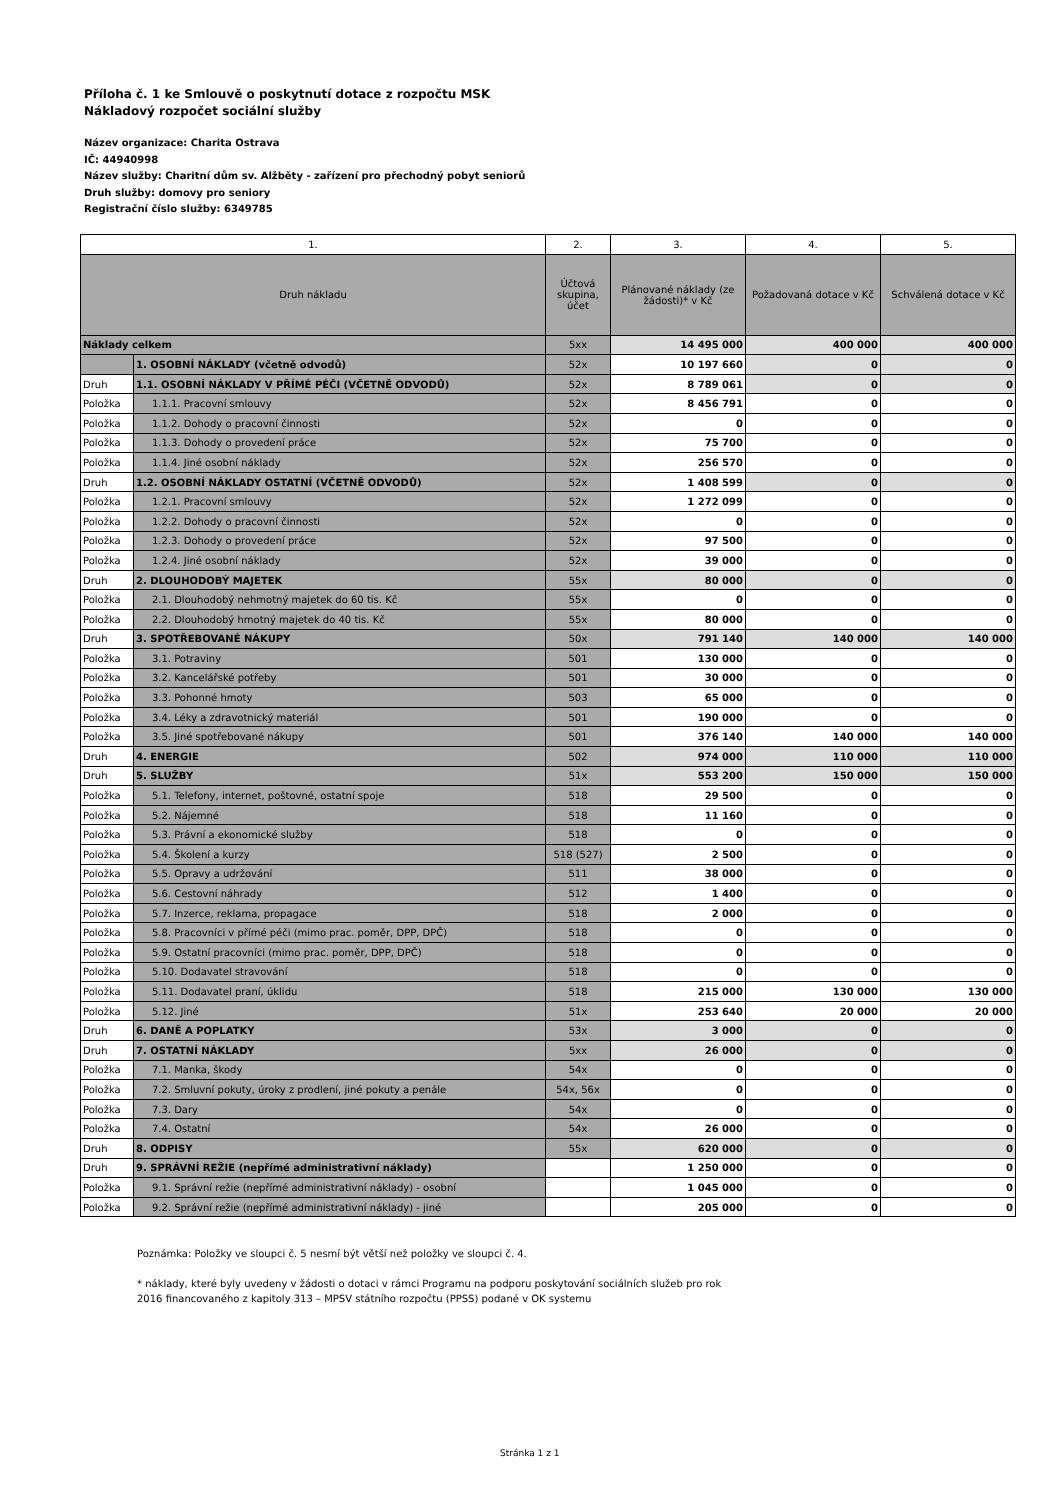Příloha č. 1 ke Smlouvě o poskytnutí dotace z rozpočtu MSK
Nákladový rozpočet sociální služby
Název organizace: Charita Ostrava
IČ: 44940998
Název služby: Charitní dům sv. Alžběty - zařízení pro přechodný pobyt seniorů
Druh služby: domovy pro seniory
Registrační číslo služby: 6349785
| 1. | | 2. | 3. | 4. | 5. |
| --- | --- | --- | --- | --- | --- |
| Druh nákladu | | Účtová skupina, účet | Plánované náklady (ze žádosti)* v Kč | Požadovaná dotace v Kč | Schválená dotace v Kč |
| Náklady celkem | | 5xx | 14 495 000 | 400 000 | 400 000 |
| | 1. OSOBNÍ NÁKLADY (včetně odvodů) | 52x | 10 197 660 | 0 | 0 |
| Druh | 1.1. OSOBNÍ NÁKLADY V PŘÍMÉ PÉČI (VČETNĚ ODVODŮ) | 52x | 8 789 061 | 0 | 0 |
| Položka | 1.1.1. Pracovní smlouvy | 52x | 8 456 791 | 0 | 0 |
| Položka | 1.1.2. Dohody o pracovní činnosti | 52x | 0 | 0 | 0 |
| Položka | 1.1.3. Dohody o provedení práce | 52x | 75 700 | 0 | 0 |
| Položka | 1.1.4. Jiné osobní náklady | 52x | 256 570 | 0 | 0 |
| Druh | 1.2. OSOBNÍ NÁKLADY OSTATNÍ (VČETNĚ ODVODŮ) | 52x | 1 408 599 | 0 | 0 |
| Položka | 1.2.1. Pracovní smlouvy | 52x | 1 272 099 | 0 | 0 |
| Položka | 1.2.2. Dohody o pracovní činnosti | 52x | 0 | 0 | 0 |
| Položka | 1.2.3. Dohody o provedení práce | 52x | 97 500 | 0 | 0 |
| Položka | 1.2.4. Jiné osobní náklady | 52x | 39 000 | 0 | 0 |
| Druh | 2. DLOUHODOBÝ MAJETEK | 55x | 80 000 | 0 | 0 |
| Položka | 2.1. Dlouhodobý nehmotný majetek do 60 tis. Kč | 55x | 0 | 0 | 0 |
| Položka | 2.2. Dlouhodobý hmotný majetek do 40 tis. Kč | 55x | 80 000 | 0 | 0 |
| Druh | 3. SPOTŘEBOVANÉ NÁKUPY | 50x | 791 140 | 140 000 | 140 000 |
| Položka | 3.1. Potraviny | 501 | 130 000 | 0 | 0 |
| Položka | 3.2. Kancelářské potřeby | 501 | 30 000 | 0 | 0 |
| Položka | 3.3. Pohonné hmoty | 503 | 65 000 | 0 | 0 |
| Položka | 3.4. Léky a zdravotnický materiál | 501 | 190 000 | 0 | 0 |
| Položka | 3.5. Jiné spotřebované nákupy | 501 | 376 140 | 140 000 | 140 000 |
| Druh | 4. ENERGIE | 502 | 974 000 | 110 000 | 110 000 |
| Druh | 5. SLUŽBY | 51x | 553 200 | 150 000 | 150 000 |
| Položka | 5.1. Telefony, internet, poštovné, ostatní spoje | 518 | 29 500 | 0 | 0 |
| Položka | 5.2. Nájemné | 518 | 11 160 | 0 | 0 |
| Položka | 5.3. Právní a ekonomické služby | 518 | 0 | 0 | 0 |
| Položka | 5.4. Školení a kurzy | 518 (527) | 2 500 | 0 | 0 |
| Položka | 5.5. Opravy a udržování | 511 | 38 000 | 0 | 0 |
| Položka | 5.6. Cestovní náhrady | 512 | 1 400 | 0 | 0 |
| Položka | 5.7. Inzerce, reklama, propagace | 518 | 2 000 | 0 | 0 |
| Položka | 5.8. Pracovníci v přímé péči (mimo prac. poměr, DPP, DPČ) | 518 | 0 | 0 | 0 |
| Položka | 5.9. Ostatní pracovníci (mimo prac. poměr, DPP, DPČ) | 518 | 0 | 0 | 0 |
| Položka | 5.10. Dodavatel stravování | 518 | 0 | 0 | 0 |
| Položka | 5.11. Dodavatel praní, úklidu | 518 | 215 000 | 130 000 | 130 000 |
| Položka | 5.12. Jiné | 51x | 253 640 | 20 000 | 20 000 |
| Druh | 6. DANĚ A POPLATKY | 53x | 3 000 | 0 | 0 |
| Druh | 7. OSTATNÍ NÁKLADY | 5xx | 26 000 | 0 | 0 |
| Položka | 7.1. Manka, škody | 54x | 0 | 0 | 0 |
| Položka | 7.2. Smluvní pokuty, úroky z prodlení, jiné pokuty a penále | 54x, 56x | 0 | 0 | 0 |
| Položka | 7.3. Dary | 54x | 0 | 0 | 0 |
| Položka | 7.4. Ostatní | 54x | 26 000 | 0 | 0 |
| Druh | 8. ODPISY | 55x | 620 000 | 0 | 0 |
| Druh | 9. SPRÁVNÍ REŽIE (nepřímé administrativní náklady) | | 1 250 000 | 0 | 0 |
| Položka | 9.1. Správní režie (nepřímé administrativní náklady) - osobní | | 1 045 000 | 0 | 0 |
| Položka | 9.2. Správní režie (nepřímé administrativní náklady) - jiné | | 205 000 | 0 | 0 |
Poznámka: Položky ve sloupci č. 5 nesmí být větší než položky ve sloupci č. 4.
* náklady, které byly uvedeny v žádosti o dotaci v rámci Programu na podporu poskytování sociálních služeb pro rok 2016 financovaného z kapitoly 313 – MPSV státního rozpočtu (PPSS) podané v OK systemu
Stránka 1 z 1